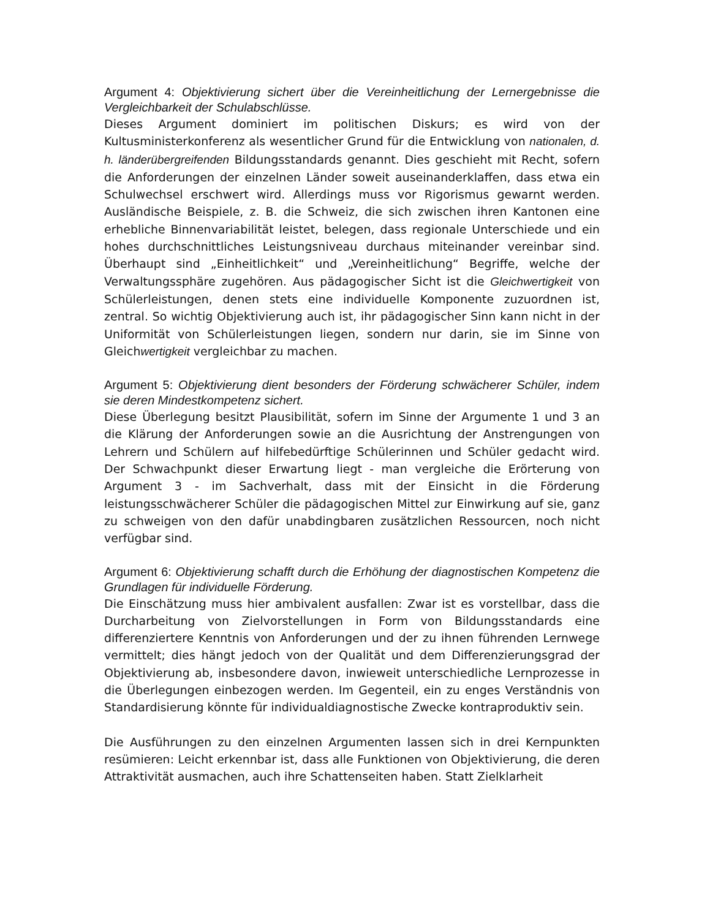Argument 4: Objektivierung sichert über die Vereinheitlichung der Lernergebnisse die Vergleichbarkeit der Schulabschlüsse.
Dieses Argument dominiert im politischen Diskurs; es wird von der Kultusministerkonferenz als wesentlicher Grund für die Entwicklung von nationalen, d. h. länderübergreifenden Bildungsstandards genannt. Dies geschieht mit Recht, sofern die Anforderungen der einzelnen Länder soweit auseinanderklaffen, dass etwa ein Schulwechsel erschwert wird. Allerdings muss vor Rigorismus gewarnt werden. Ausländische Beispiele, z. B. die Schweiz, die sich zwischen ihren Kantonen eine erhebliche Binnenvariabilität leistet, belegen, dass regionale Unterschiede und ein hohes durchschnittliches Leistungsniveau durchaus miteinander vereinbar sind. Überhaupt sind „Einheitlichkeit“ und „Vereinheitlichung“ Begriffe, welche der Verwaltungssphäre zugehören. Aus pädagogischer Sicht ist die Gleichwertigkeit von Schülerleistungen, denen stets eine individuelle Komponente zuzuordnen ist, zentral. So wichtig Objektivierung auch ist, ihr pädagogischer Sinn kann nicht in der Uniformität von Schülerleistungen liegen, sondern nur darin, sie im Sinne von Gleichwertigkeit vergleichbar zu machen.
Argument 5: Objektivierung dient besonders der Förderung schwächerer Schüler, indem sie deren Mindestkompetenz sichert.
Diese Überlegung besitzt Plausibilität, sofern im Sinne der Argumente 1 und 3 an die Klärung der Anforderungen sowie an die Ausrichtung der Anstrengungen von Lehrern und Schülern auf hilfebedürftige Schülerinnen und Schüler gedacht wird. Der Schwachpunkt dieser Erwartung liegt - man vergleiche die Erörterung von Argument 3 - im Sachverhalt, dass mit der Einsicht in die Förderung leistungsschwächerer Schüler die pädagogischen Mittel zur Einwirkung auf sie, ganz zu schweigen von den dafür unabdingbaren zusätzlichen Ressourcen, noch nicht verfügbar sind.
Argument 6: Objektivierung schafft durch die Erhöhung der diagnostischen Kompetenz die Grundlagen für individuelle Förderung.
Die Einschätzung muss hier ambivalent ausfallen: Zwar ist es vorstellbar, dass die Durcharbeitung von Zielvorstellungen in Form von Bildungsstandards eine differenziertere Kenntnis von Anforderungen und der zu ihnen führenden Lernwege vermittelt; dies hängt jedoch von der Qualität und dem Differenzierungsgrad der Objektivierung ab, insbesondere davon, inwieweit unterschiedliche Lernprozesse in die Überlegungen einbezogen werden. Im Gegenteil, ein zu enges Verständnis von Standardisierung könnte für individualdiagnostische Zwecke kontraproduktiv sein.
Die Ausführungen zu den einzelnen Argumenten lassen sich in drei Kernpunkten resümieren: Leicht erkennbar ist, dass alle Funktionen von Objektivierung, die deren Attraktivität ausmachen, auch ihre Schattenseiten haben. Statt Zielklarheit